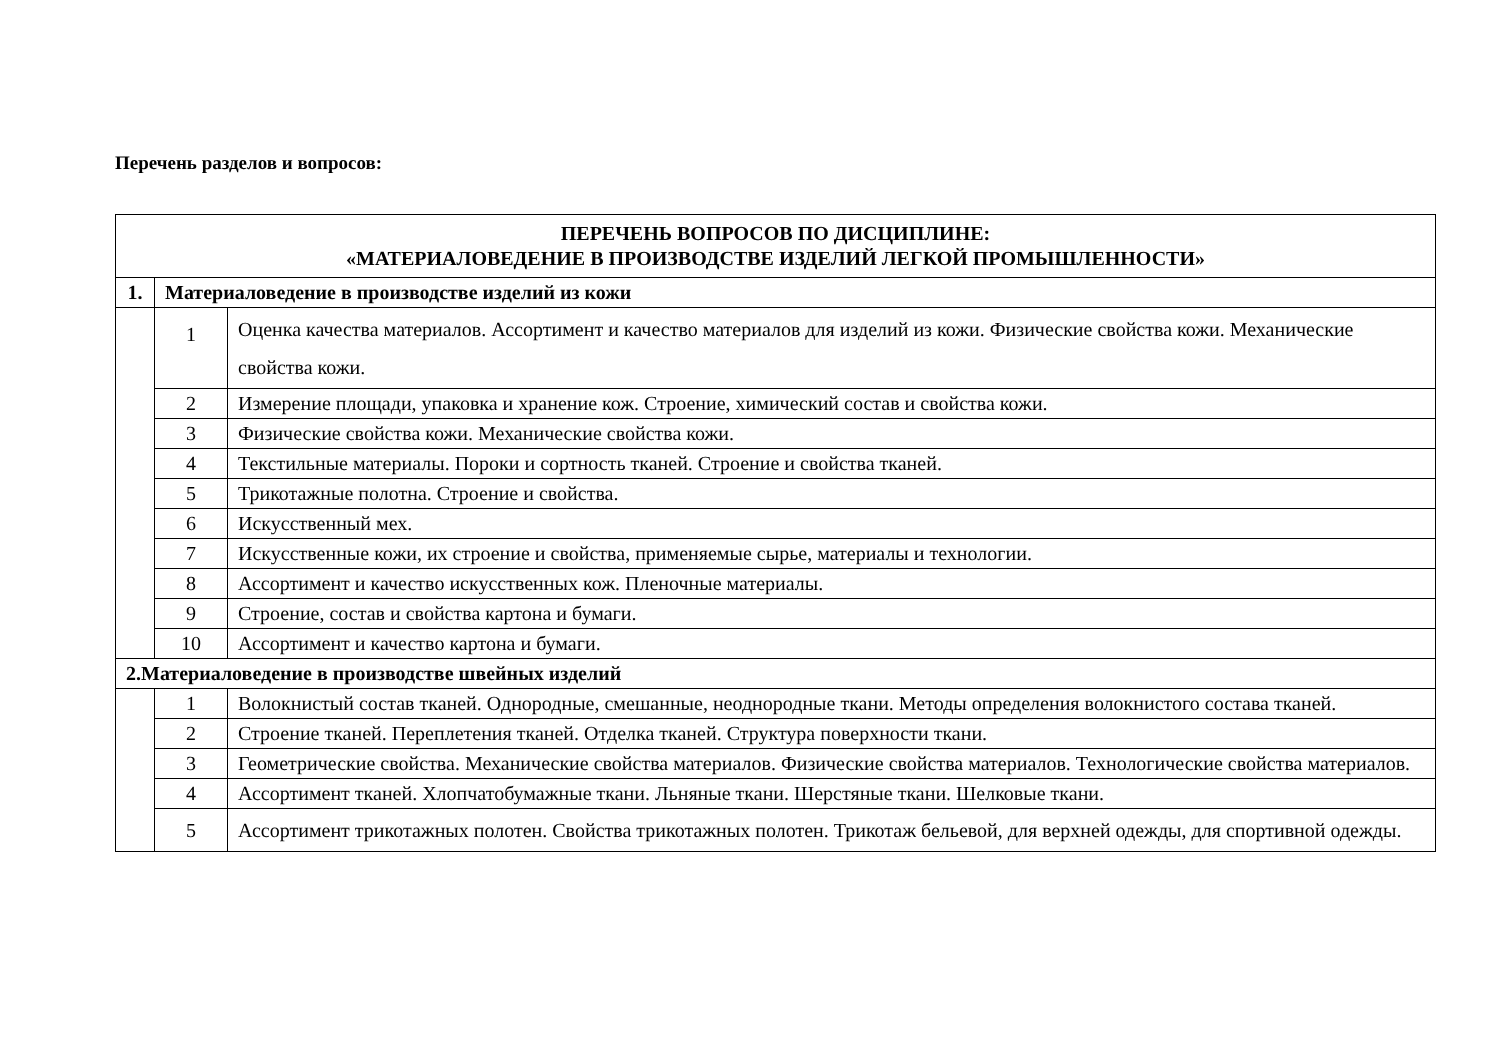Перечень разделов и вопросов:
| ПЕРЕЧЕНЬ ВОПРОСОВ ПО ДИСЦИПЛИНЕ: «МАТЕРИАЛОВЕДЕНИЕ В ПРОИЗВОДСТВЕ ИЗДЕЛИЙ ЛЕГКОЙ ПРОМЫШЛЕННОСТИ» | | |
| 1. | Материаловедение в производстве изделий из кожи | |
| | 1 | Оценка качества материалов. Ассортимент и качество материалов для изделий из кожи. Физические свойства кожи. Механические свойства кожи. |
| | 2 | Измерение площади, упаковка и хранение кож. Строение, химический состав и свойства кожи. |
| | 3 | Физические свойства кожи. Механические свойства кожи. |
| | 4 | Текстильные материалы. Пороки и сортность тканей. Строение и свойства тканей. |
| | 5 | Трикотажные полотна. Строение и свойства. |
| | 6 | Искусственный мех. |
| | 7 | Искусственные кожи, их строение и свойства, применяемые сырье, материалы и технологии. |
| | 8 | Ассортимент и качество искусственных кож. Пленочные материалы. |
| | 9 | Строение, состав и свойства картона и бумаги. |
| | 10 | Ассортимент и качество картона и бумаги. |
| 2.Материаловедение в производстве швейных изделий | | |
| | 1 | Волокнистый состав тканей. Однородные, смешанные, неоднородные ткани. Методы определения волокнистого состава тканей. |
| | 2 | Строение тканей. Переплетения тканей. Отделка тканей. Структура поверхности ткани. |
| | 3 | Геометрические свойства. Механические свойства материалов. Физические свойства материалов. Технологические свойства материалов. |
| | 4 | Ассортимент тканей. Хлопчатобумажные ткани. Льняные ткани. Шерстяные ткани. Шелковые ткани. |
| | 5 | Ассортимент трикотажных полотен. Свойства трикотажных полотен. Трикотаж бельевой, для верхней одежды, для спортивной одежды. |